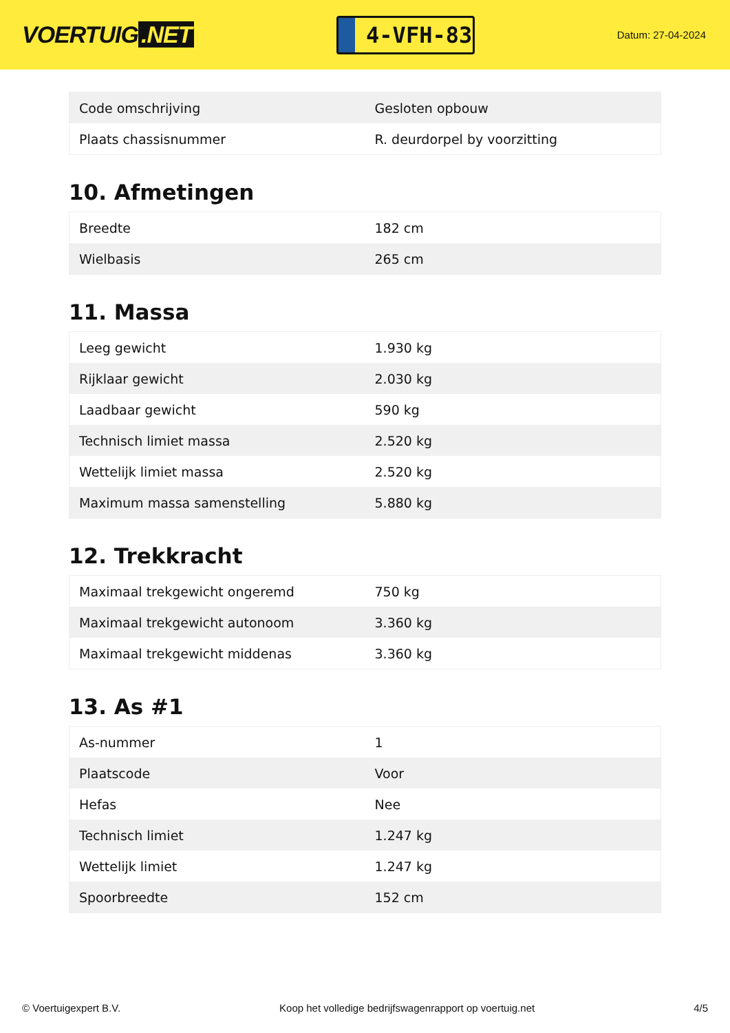VOERTUIG.NET
4-VFH-83
Datum: 27-04-2024
| Code omschrijving | Gesloten opbouw |
| Plaats chassisnummer | R. deurdorpel by voorzitting |
10. Afmetingen
| Breedte | 182 cm |
| Wielbasis | 265 cm |
11. Massa
| Leeg gewicht | 1.930 kg |
| Rijklaar gewicht | 2.030 kg |
| Laadbaar gewicht | 590 kg |
| Technisch limiet massa | 2.520 kg |
| Wettelijk limiet massa | 2.520 kg |
| Maximum massa samenstelling | 5.880 kg |
12. Trekkracht
| Maximaal trekgewicht ongeremd | 750 kg |
| Maximaal trekgewicht autonoom | 3.360 kg |
| Maximaal trekgewicht middenas | 3.360 kg |
13. As #1
| As-nummer | 1 |
| Plaatscode | Voor |
| Hefas | Nee |
| Technisch limiet | 1.247 kg |
| Wettelijk limiet | 1.247 kg |
| Spoorbreedte | 152 cm |
© Voertuigexpert B.V. Koop het volledige bedrijfswagenrapport op voertuig.net 4/5